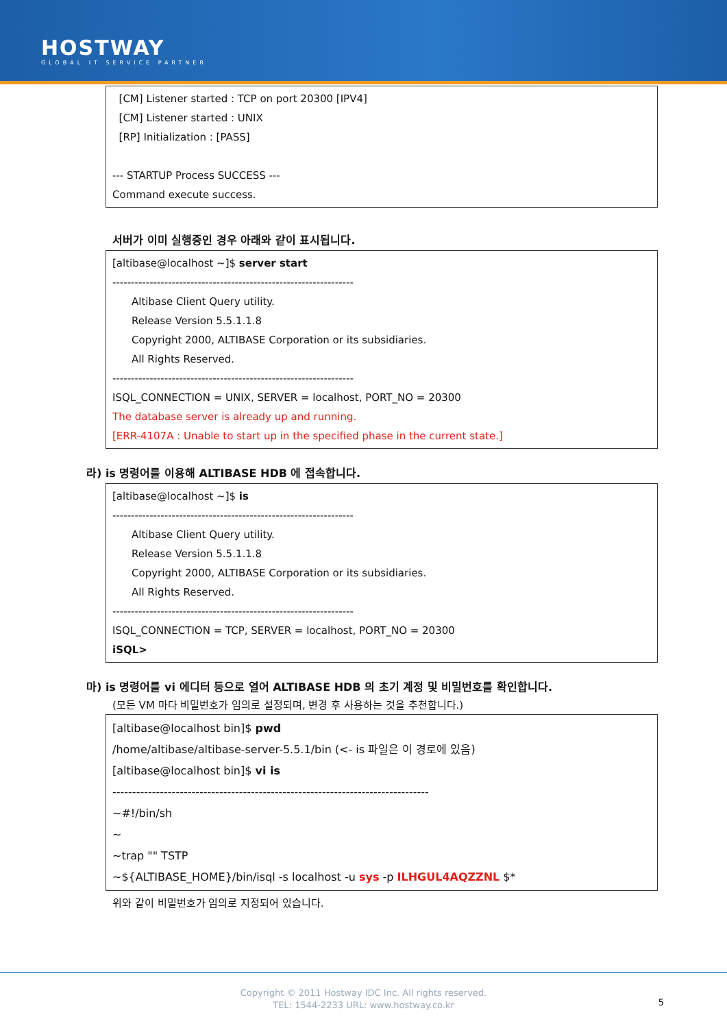HOSTWAY
GLOBAL IT SERVICE PARTNER
[CM] Listener started : TCP on port 20300 [IPV4]
[CM] Listener started : UNIX
[RP] Initialization : [PASS]
--- STARTUP Process SUCCESS ---
Command execute success.
서버가 이미 실행중인 경우 아래와 같이 표시됩니다.
[altibase@localhost ~]$ server start
-----------------------------------------------------------------
Altibase Client Query utility.
Release Version 5.5.1.1.8
Copyright 2000, ALTIBASE Corporation or its subsidiaries.
All Rights Reserved.
-----------------------------------------------------------------
ISQL_CONNECTION = UNIX, SERVER = localhost, PORT_NO = 20300
The database server is already up and running.
[ERR-4107A : Unable to start up in the specified phase in the current state.]
라) is 명령어를 이용해 ALTIBASE HDB 에 접속합니다.
[altibase@localhost ~]$ is
-----------------------------------------------------------------
Altibase Client Query utility.
Release Version 5.5.1.1.8
Copyright 2000, ALTIBASE Corporation or its subsidiaries.
All Rights Reserved.
-----------------------------------------------------------------
ISQL_CONNECTION = TCP, SERVER = localhost, PORT_NO = 20300
iSQL>
마) is 명령어를 vi 에디터 등으로 열어 ALTIBASE HDB 의 초기 계정 및 비밀번호를 확인합니다.
(모든 VM 마다 비밀번호가 임의로 설정되며, 변경 후 사용하는 것을 추천합니다.)
[altibase@localhost bin]$ pwd
/home/altibase/altibase-server-5.5.1/bin (<- is 파일은 이 경로에 있음)
[altibase@localhost bin]$ vi is
--------------------------------------------------------------------------------
~#!/bin/sh
~
~trap "" TSTP
~${ALTIBASE_HOME}/bin/isql -s localhost -u sys -p ILHGUL4AQZZNL $*
위와 같이 비밀번호가 임의로 지정되어 있습니다.
Copyright © 2011 Hostway IDC Inc. All rights reserved.
TEL: 1544-2233 URL: www.hostway.co.kr
5